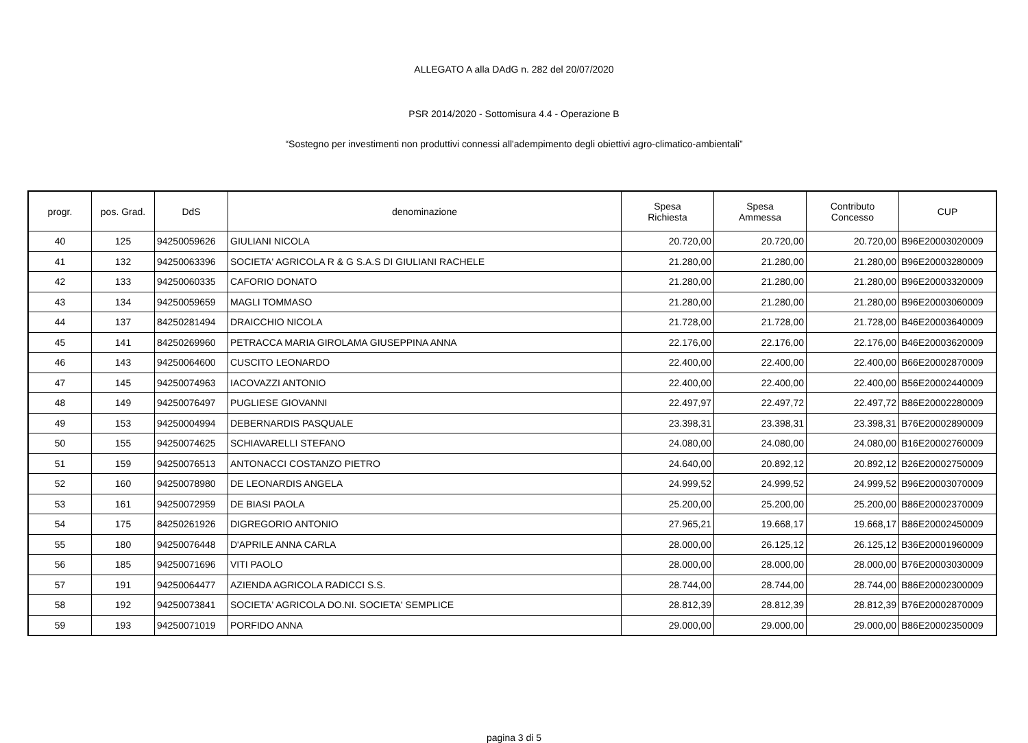ALLEGATO A alla DAdG n. 282 del 20/07/2020
PSR 2014/2020 - Sottomisura 4.4 - Operazione B
“Sostegno per investimenti non produttivi connessi all'adempimento degli obiettivi agro-climatico-ambientali”
| progr. | pos. Grad. | DdS | denominazione | Spesa Richiesta | Spesa Ammessa | Contributo Concesso | CUP |
| --- | --- | --- | --- | --- | --- | --- | --- |
| 40 | 125 | 94250059626 | GIULIANI NICOLA | 20.720,00 | 20.720,00 | 20.720,00 | B96E20003020009 |
| 41 | 132 | 94250063396 | SOCIETA' AGRICOLA R & G S.A.S DI GIULIANI RACHELE | 21.280,00 | 21.280,00 | 21.280,00 | B96E20003280009 |
| 42 | 133 | 94250060335 | CAFORIO DONATO | 21.280,00 | 21.280,00 | 21.280,00 | B96E20003320009 |
| 43 | 134 | 94250059659 | MAGLI TOMMASO | 21.280,00 | 21.280,00 | 21.280,00 | B96E20003060009 |
| 44 | 137 | 84250281494 | DRAICCHIO NICOLA | 21.728,00 | 21.728,00 | 21.728,00 | B46E20003640009 |
| 45 | 141 | 84250269960 | PETRACCA MARIA GIROLAMA GIUSEPPINA ANNA | 22.176,00 | 22.176,00 | 22.176,00 | B46E20003620009 |
| 46 | 143 | 94250064600 | CUSCITO LEONARDO | 22.400,00 | 22.400,00 | 22.400,00 | B66E20002870009 |
| 47 | 145 | 94250074963 | IACOVAZZI ANTONIO | 22.400,00 | 22.400,00 | 22.400,00 | B56E20002440009 |
| 48 | 149 | 94250076497 | PUGLIESE GIOVANNI | 22.497,97 | 22.497,72 | 22.497,72 | B86E20002280009 |
| 49 | 153 | 94250004994 | DEBERNARDIS PASQUALE | 23.398,31 | 23.398,31 | 23.398,31 | B76E20002890009 |
| 50 | 155 | 94250074625 | SCHIAVARELLI STEFANO | 24.080,00 | 24.080,00 | 24.080,00 | B16E20002760009 |
| 51 | 159 | 94250076513 | ANTONACCI COSTANZO PIETRO | 24.640,00 | 20.892,12 | 20.892,12 | B26E20002750009 |
| 52 | 160 | 94250078980 | DE LEONARDIS ANGELA | 24.999,52 | 24.999,52 | 24.999,52 | B96E20003070009 |
| 53 | 161 | 94250072959 | DE BIASI PAOLA | 25.200,00 | 25.200,00 | 25.200,00 | B86E20002370009 |
| 54 | 175 | 84250261926 | DIGREGORIO ANTONIO | 27.965,21 | 19.668,17 | 19.668,17 | B86E20002450009 |
| 55 | 180 | 94250076448 | D'APRILE ANNA CARLA | 28.000,00 | 26.125,12 | 26.125,12 | B36E20001960009 |
| 56 | 185 | 94250071696 | VITI PAOLO | 28.000,00 | 28.000,00 | 28.000,00 | B76E20003030009 |
| 57 | 191 | 94250064477 | AZIENDA AGRICOLA RADICCI S.S. | 28.744,00 | 28.744,00 | 28.744,00 | B86E20002300009 |
| 58 | 192 | 94250073841 | SOCIETA' AGRICOLA DO.NI. SOCIETA' SEMPLICE | 28.812,39 | 28.812,39 | 28.812,39 | B76E20002870009 |
| 59 | 193 | 94250071019 | PORFIDO ANNA | 29.000,00 | 29.000,00 | 29.000,00 | B86E20002350009 |
pagina 3 di 5